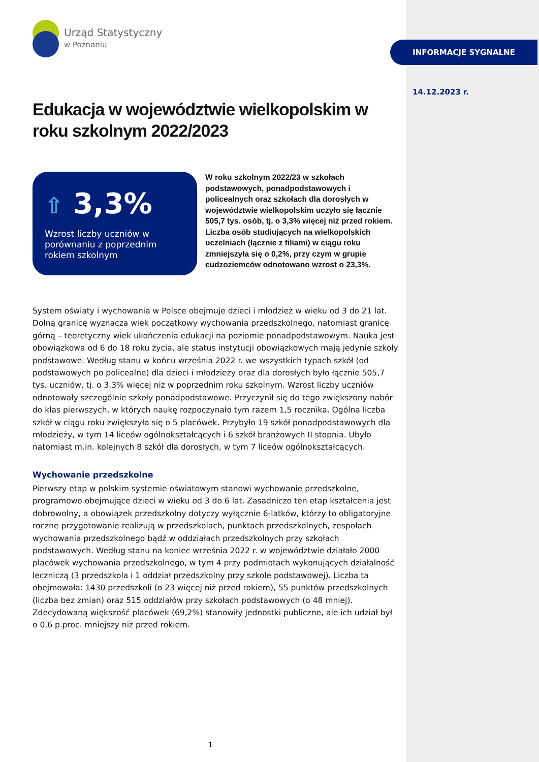Urząd Statystyczny
w Poznaniu
Edukacja w województwie wielkopolskim w roku szkolnym 2022/2023
⇧ 3,3%
Wzrost liczby uczniów w porównaniu z poprzednim rokiem szkolnym
W roku szkolnym 2022/23 w szkołach podstawowych, ponadpodstawowych i policealnych oraz szkołach dla dorosłych w województwie wielkopolskim uczyło się łącznie 505,7 tys. osób, tj. o 3,3% więcej niż przed rokiem. Liczba osób studiujących na wielkopolskich uczelniach (łącznie z filiami) w ciągu roku zmniejszyła się o 0,2%, przy czym w grupie cudzoziemców odnotowano wzrost o 23,3%.
System oświaty i wychowania w Polsce obejmuje dzieci i młodzież w wieku od 3 do 21 lat. Dolną granicę wyznacza wiek początkowy wychowania przedszkolnego, natomiast granicę górną – teoretyczny wiek ukończenia edukacji na poziomie ponadpodstawowym. Nauka jest obowiązkowa od 6 do 18 roku życia, ale status instytucji obowiązkowych mają jedynie szkoły podstawowe. Według stanu w końcu września 2022 r. we wszystkich typach szkół (od podstawowych po policealne) dla dzieci i młodzieży oraz dla dorosłych było łącznie 505,7 tys. uczniów, tj. o 3,3% więcej niż w poprzednim roku szkolnym. Wzrost liczby uczniów odnotowały szczególnie szkoły ponadpodstawowe. Przyczynił się do tego zwiększony nabór do klas pierwszych, w których naukę rozpoczynało tym razem 1,5 rocznika. Ogólna liczba szkół w ciągu roku zwiększyła się o 5 placówek. Przybyło 19 szkół ponadpodstawowych dla młodzieży, w tym 14 liceów ogólnokształcących i 6 szkół branżowych II stopnia. Ubyło natomiast m.in. kolejnych 8 szkół dla dorosłych, w tym 7 liceów ogólnokształcących.
Wychowanie przedszkolne
Pierwszy etap w polskim systemie oświatowym stanowi wychowanie przedszkolne, programowo obejmujące dzieci w wieku od 3 do 6 lat. Zasadniczo ten etap kształcenia jest dobrowolny, a obowiązek przedszkolny dotyczy wyłącznie 6-latków, którzy to obligatoryjne roczne przygotowanie realizują w przedszkolach, punktach przedszkolnych, zespołach wychowania przedszkolnego bądź w oddziałach przedszkolnych przy szkołach podstawowych. Według stanu na koniec września 2022 r. w województwie działało 2000 placówek wychowania przedszkolnego, w tym 4 przy podmiotach wykonujących działalność leczniczą (3 przedszkola i 1 oddział przedszkolny przy szkole podstawowej). Liczba ta obejmowała: 1430 przedszkoli (o 23 więcej niż przed rokiem), 55 punktów przedszkolnych (liczba bez zmian) oraz 515 oddziałów przy szkołach podstawowych (o 48 mniej). Zdecydowaną większość placówek (69,2%) stanowiły jednostki publiczne, ale ich udział był o 0,6 p.proc. mniejszy niż przed rokiem.
INFORMACJE SYGNALNE
14.12.2023 r.
1